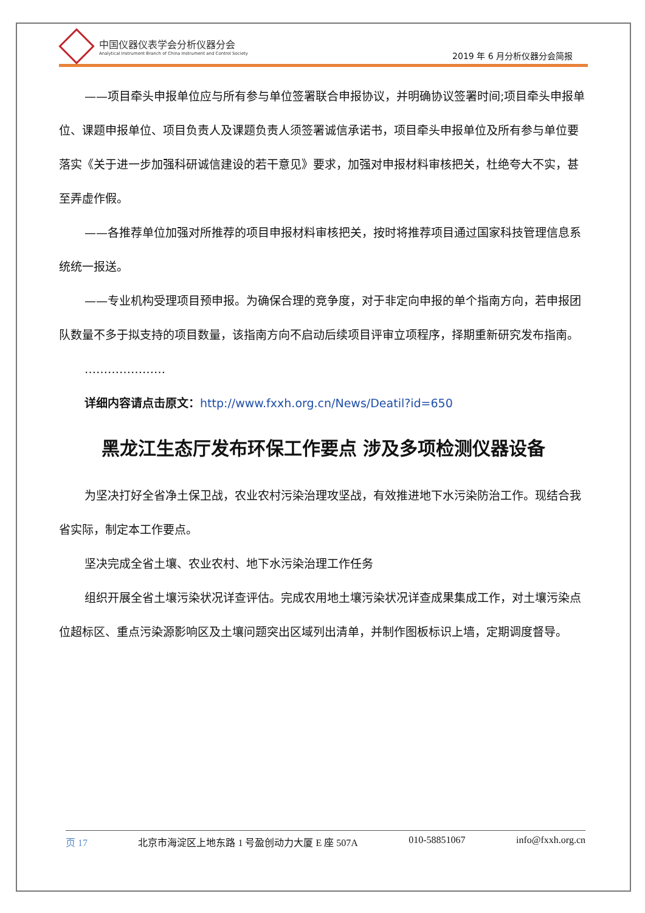中国仪器仪表学会分析仪器分会
Analytical Instrument Branch of China Instrument and Control Society
2019 年 6 月分析仪器分会简报
——项目牵头申报单位应与所有参与单位签署联合申报协议，并明确协议签署时间;项目牵头申报单位、课题申报单位、项目负责人及课题负责人须签署诚信承诺书，项目牵头申报单位及所有参与单位要落实《关于进一步加强科研诚信建设的若干意见》要求，加强对申报材料审核把关，杜绝夸大不实，甚至弄虚作假。
——各推荐单位加强对所推荐的项目申报材料审核把关，按时将推荐项目通过国家科技管理信息系统统一报送。
——专业机构受理项目预申报。为确保合理的竞争度，对于非定向申报的单个指南方向，若申报团队数量不多于拟支持的项目数量，该指南方向不启动后续项目评审立项程序，择期重新研究发布指南。
…………………
详细内容请点击原文：http://www.fxxh.org.cn/News/Deatil?id=650
黑龙江生态厅发布环保工作要点 涉及多项检测仪器设备
为坚决打好全省净土保卫战，农业农村污染治理攻坚战，有效推进地下水污染防治工作。现结合我省实际，制定本工作要点。
坚决完成全省土壤、农业农村、地下水污染治理工作任务
组织开展全省土壤污染状况详查评估。完成农用地土壤污染状况详查成果集成工作，对土壤污染点位超标区、重点污染源影响区及土壤问题突出区域列出清单，并制作图板标识上墙，定期调度督导。
页 17 北京市海淀区上地东路 1 号盈创动力大厦 E 座 507A 010-58851067 info@fxxh.org.cn